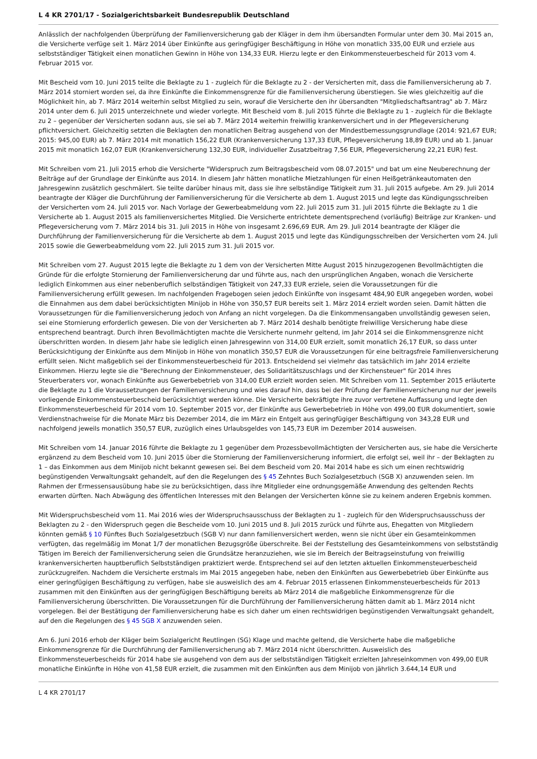L 4 KR 2701/17 - Sozialgerichtsbarkeit Bundesrepublik Deutschland
Anlässlich der nachfolgenden Überprüfung der Familienversicherung gab der Kläger in dem ihm übersandten Formular unter dem 30. Mai 2015 an, die Versicherte verfüge seit 1. März 2014 über Einkünfte aus geringfügiger Beschäftigung in Höhe von monatlich 335,00 EUR und erziele aus selbstständiger Tätigkeit einen monatlichen Gewinn in Höhe von 134,33 EUR. Hierzu legte er den Einkommensteuerbescheid für 2013 vom 4. Februar 2015 vor.
Mit Bescheid vom 10. Juni 2015 teilte die Beklagte zu 1 - zugleich für die Beklagte zu 2 - der Versicherten mit, dass die Familienversicherung ab 7. März 2014 storniert worden sei, da ihre Einkünfte die Einkommensgrenze für die Familienversicherung überstiegen. Sie wies gleichzeitig auf die Möglichkeit hin, ab 7. März 2014 weiterhin selbst Mitglied zu sein, worauf die Versicherte den ihr übersandten "Mitgliedschaftsantrag" ab 7. März 2014 unter dem 6. Juli 2015 unterzeichnete und wieder vorlegte. Mit Bescheid vom 8. Juli 2015 führte die Beklagte zu 1 - zugleich für die Beklagte zu 2 – gegenüber der Versicherten sodann aus, sie sei ab 7. März 2014 weiterhin freiwillig krankenversichert und in der Pflegeversicherung pflichtversichert. Gleichzeitig setzten die Beklagten den monatlichen Beitrag ausgehend von der Mindestbemessungsgrundlage (2014: 921,67 EUR; 2015: 945,00 EUR) ab 7. März 2014 mit monatlich 156,22 EUR (Krankenversicherung 137,33 EUR, Pflegeversicherung 18,89 EUR) und ab 1. Januar 2015 mit monatlich 162,07 EUR (Krankenversicherung 132,30 EUR, individueller Zusatzbeitrag 7,56 EUR, Pflegeversicherung 22,21 EUR) fest.
Mit Schreiben vom 21. Juli 2015 erhob die Versicherte "Widerspruch zum Beitragsbescheid vom 08.07.2015" und bat um eine Neuberechnung der Beiträge auf der Grundlage der Einkünfte aus 2014. In diesem Jahr hätten monatliche Mietzahlungen für einen Heißgetränkeautomaten den Jahresgewinn zusätzlich geschmälert. Sie teilte darüber hinaus mit, dass sie ihre selbständige Tätigkeit zum 31. Juli 2015 aufgebe. Am 29. Juli 2014 beantragte der Kläger die Durchführung der Familienversicherung für die Versicherte ab dem 1. August 2015 und legte das Kündigungsschreiben der Versicherten vom 24. Juli 2015 vor. Nach Vorlage der Gewerbeabmeldung vom 22. Juli 2015 zum 31. Juli 2015 führte die Beklagte zu 1 die Versicherte ab 1. August 2015 als familienversichertes Mitglied. Die Versicherte entrichtete dementsprechend (vorläufig) Beiträge zur Kranken- und Pflegeversicherung vom 7. März 2014 bis 31. Juli 2015 in Höhe von insgesamt 2.696,69 EUR. Am 29. Juli 2014 beantragte der Kläger die Durchführung der Familienversicherung für die Versicherte ab dem 1. August 2015 und legte das Kündigungsschreiben der Versicherten vom 24. Juli 2015 sowie die Gewerbeabmeldung vom 22. Juli 2015 zum 31. Juli 2015 vor.
Mit Schreiben vom 27. August 2015 legte die Beklagte zu 1 dem von der Versicherten Mitte August 2015 hinzugezogenen Bevollmächtigten die Gründe für die erfolgte Stornierung der Familienversicherung dar und führte aus, nach den ursprünglichen Angaben, wonach die Versicherte lediglich Einkommen aus einer nebenberuflich selbständigen Tätigkeit von 247,33 EUR erziele, seien die Voraussetzungen für die Familienversicherung erfüllt gewesen. Im nachfolgenden Fragebogen seien jedoch Einkünfte von insgesamt 484,90 EUR angegeben worden, wobei die Einnahmen aus dem dabei berücksichtigten Minijob in Höhe von 350,57 EUR bereits seit 1. März 2014 erzielt worden seien. Damit hätten die Voraussetzungen für die Familienversicherung jedoch von Anfang an nicht vorgelegen. Da die Einkommensangaben unvollständig gewesen seien, sei eine Stornierung erforderlich gewesen. Die von der Versicherten ab 7. März 2014 deshalb benötigte freiwillige Versicherung habe diese entsprechend beantragt. Durch ihren Bevollmächtigten machte die Versicherte nunmehr geltend, im Jahr 2014 sei die Einkommensgrenze nicht überschritten worden. In diesem Jahr habe sie lediglich einen Jahresgewinn von 314,00 EUR erzielt, somit monatlich 26,17 EUR, so dass unter Berücksichtigung der Einkünfte aus dem Minijob in Höhe von monatlich 350,57 EUR die Voraussetzungen für eine beitragsfreie Familienversicherung erfüllt seien. Nicht maßgeblich sei der Einkommensteuerbescheid für 2013. Entscheidend sei vielmehr das tatsächlich im Jahr 2014 erzielte Einkommen. Hierzu legte sie die "Berechnung der Einkommensteuer, des Solidaritätszuschlags und der Kirchensteuer" für 2014 ihres Steuerberaters vor, wonach Einkünfte aus Gewerbebetrieb von 314,00 EUR erzielt worden seien. Mit Schreiben vom 11. September 2015 erläuterte die Beklagte zu 1 die Voraussetzungen der Familienversicherung und wies darauf hin, dass bei der Prüfung der Familienversicherung nur der jeweils vorliegende Einkommensteuerbescheid berücksichtigt werden könne. Die Versicherte bekräftigte ihre zuvor vertretene Auffassung und legte den Einkommensteuerbescheid für 2014 vom 10. September 2015 vor, der Einkünfte aus Gewerbebetrieb in Höhe von 499,00 EUR dokumentiert, sowie Verdienstnachweise für die Monate März bis Dezember 2014, die im März ein Entgelt aus geringfügiger Beschäftigung von 343,28 EUR und nachfolgend jeweils monatlich 350,57 EUR, zuzüglich eines Urlaubsgeldes von 145,73 EUR im Dezember 2014 ausweisen.
Mit Schreiben vom 14. Januar 2016 führte die Beklagte zu 1 gegenüber dem Prozessbevollmächtigten der Versicherten aus, sie habe die Versicherte ergänzend zu dem Bescheid vom 10. Juni 2015 über die Stornierung der Familienversicherung informiert, die erfolgt sei, weil ihr – der Beklagten zu 1 – das Einkommen aus dem Minijob nicht bekannt gewesen sei. Bei dem Bescheid vom 20. Mai 2014 habe es sich um einen rechtswidrig begünstigenden Verwaltungsakt gehandelt, auf den die Regelungen des § 45 Zehntes Buch Sozialgesetzbuch (SGB X) anzuwenden seien. Im Rahmen der Ermessensausübung habe sie zu berücksichtigen, dass ihre Mitglieder eine ordnungsgemäße Anwendung des geltenden Rechts erwarten dürften. Nach Abwägung des öffentlichen Interesses mit den Belangen der Versicherten könne sie zu keinem anderen Ergebnis kommen.
Mit Widerspruchsbescheid vom 11. Mai 2016 wies der Widerspruchsausschuss der Beklagten zu 1 - zugleich für den Widerspruchsausschuss der Beklagten zu 2 - den Widerspruch gegen die Bescheide vom 10. Juni 2015 und 8. Juli 2015 zurück und führte aus, Ehegatten von Mitgliedern könnten gemäß § 10 Fünftes Buch Sozialgesetzbuch (SGB V) nur dann familienversichert werden, wenn sie nicht über ein Gesamteinkommen verfügten, das regelmäßig im Monat 1/7 der monatlichen Bezugsgröße überschreite. Bei der Feststellung des Gesamteinkommens von selbstständig Tätigen im Bereich der Familienversicherung seien die Grundsätze heranzuziehen, wie sie im Bereich der Beitragseinstufung von freiwillig krankenversicherten hauptberuflich Selbstständigen praktiziert werde. Entsprechend sei auf den letzten aktuellen Einkommensteuerbescheid zurückzugreifen. Nachdem die Versicherte erstmals im Mai 2015 angegeben habe, neben den Einkünften aus Gewerbebetrieb über Einkünfte aus einer geringfügigen Beschäftigung zu verfügen, habe sie ausweislich des am 4. Februar 2015 erlassenen Einkommensteuerbescheids für 2013 zusammen mit den Einkünften aus der geringfügigen Beschäftigung bereits ab März 2014 die maßgebliche Einkommensgrenze für die Familienversicherung überschritten. Die Voraussetzungen für die Durchführung der Familienversicherung hätten damit ab 1. März 2014 nicht vorgelegen. Bei der Bestätigung der Familienversicherung habe es sich daher um einen rechtswidrigen begünstigenden Verwaltungsakt gehandelt, auf den die Regelungen des § 45 SGB X anzuwenden seien.
Am 6. Juni 2016 erhob der Kläger beim Sozialgericht Reutlingen (SG) Klage und machte geltend, die Versicherte habe die maßgebliche Einkommensgrenze für die Durchführung der Familienversicherung ab 7. März 2014 nicht überschritten. Ausweislich des Einkommensteuerbescheids für 2014 habe sie ausgehend von dem aus der selbstständigen Tätigkeit erzielten Jahreseinkommen von 499,00 EUR monatliche Einkünfte in Höhe von 41,58 EUR erzielt, die zusammen mit den Einkünften aus dem Minijob von jährlich 3.644,14 EUR und
L 4 KR 2701/17